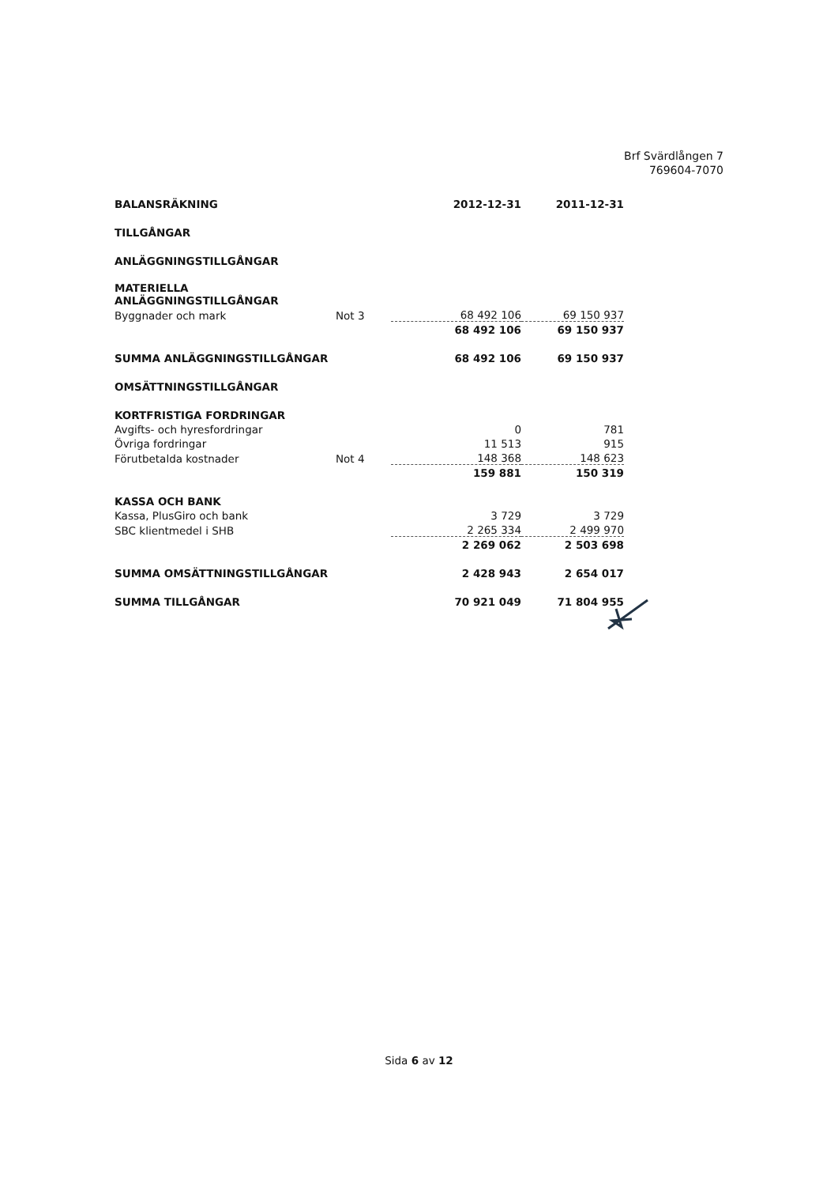Brf Svärdlången 7
769604-7070
| BALANSRÄKNING | | 2012-12-31 | 2011-12-31 |
| TILLGÅNGAR | | | |
| ANLÄGGNINGSTILLGÅNGAR | | | |
| MATERIELLA ANLÄGGNINGSTILLGÅNGAR | | | |
| Byggnader och mark | Not 3 | 68 492 106 | 69 150 937 |
| | | 68 492 106 | 69 150 937 |
| SUMMA ANLÄGGNINGSTILLGÅNGAR | | 68 492 106 | 69 150 937 |
| OMSÄTTNINGSTILLGÅNGAR | | | |
| KORTFRISTIGA FORDRINGAR | | | |
| Avgifts- och hyresfordringar | | 0 | 781 |
| Övriga fordringar | | 11 513 | 915 |
| Förutbetalda kostnader | Not 4 | 148 368 | 148 623 |
| | | 159 881 | 150 319 |
| KASSA OCH BANK | | | |
| Kassa, PlusGiro och bank | | 3 729 | 3 729 |
| SBC klientmedel i SHB | | 2 265 334 | 2 499 970 |
| | | 2 269 062 | 2 503 698 |
| SUMMA OMSÄTTNINGSTILLGÅNGAR | | 2 428 943 | 2 654 017 |
| SUMMA TILLGÅNGAR | | 70 921 049 | 71 804 955 |
Sida 6 av 12